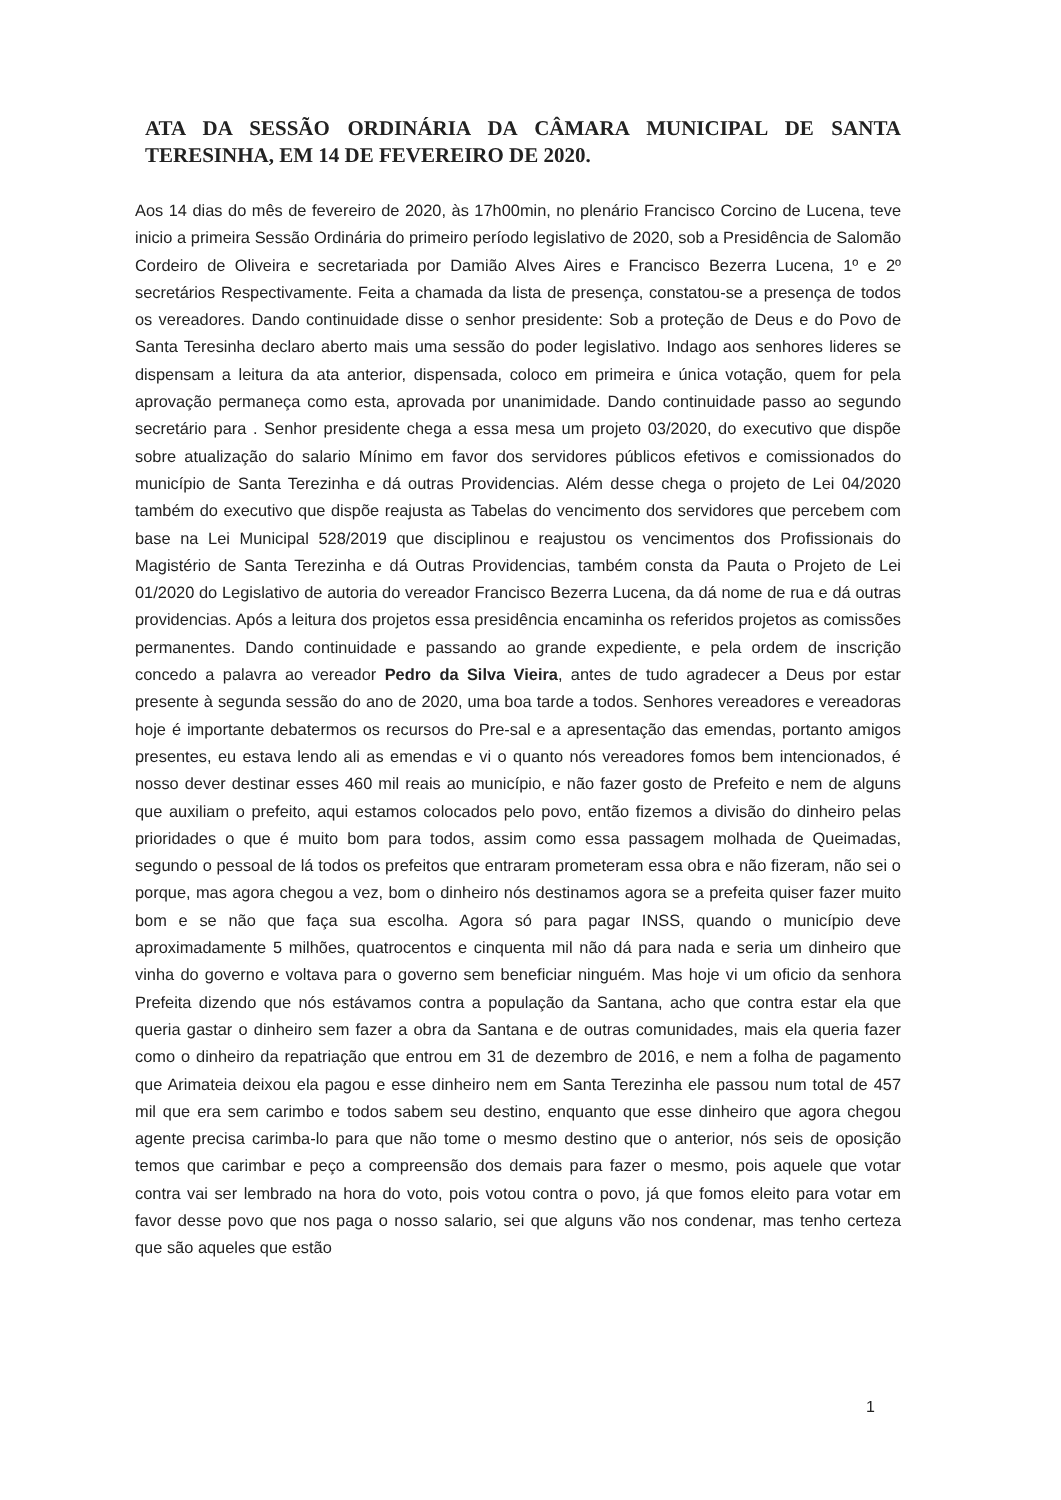ATA DA SESSÃO ORDINÁRIA DA CÂMARA MUNICIPAL DE SANTA TERESINHA, EM 14 DE FEVEREIRO DE 2020.
Aos 14 dias do mês de fevereiro de 2020, às 17h00min, no plenário Francisco Corcino de Lucena, teve inicio a primeira Sessão Ordinária do primeiro período legislativo de 2020, sob a Presidência de Salomão Cordeiro de Oliveira e secretariada por Damião Alves Aires e Francisco Bezerra Lucena, 1º e 2º secretários Respectivamente. Feita a chamada da lista de presença, constatou-se a presença de todos os vereadores. Dando continuidade disse o senhor presidente: Sob a proteção de Deus e do Povo de Santa Teresinha declaro aberto mais uma sessão do poder legislativo. Indago aos senhores lideres se dispensam a leitura da ata anterior, dispensada, coloco em primeira e única votação, quem for pela aprovação permaneça como esta, aprovada por unanimidade. Dando continuidade passo ao segundo secretário para . Senhor presidente chega a essa mesa um projeto 03/2020, do executivo que dispõe sobre atualização do salario Mínimo em favor dos servidores públicos efetivos e comissionados do município de Santa Terezinha e dá outras Providencias. Além desse chega o projeto de Lei 04/2020 também do executivo que dispõe reajusta as Tabelas do vencimento dos servidores que percebem com base na Lei Municipal 528/2019 que disciplinou e reajustou os vencimentos dos Profissionais do Magistério de Santa Terezinha e dá Outras Providencias, também consta da Pauta o Projeto de Lei 01/2020 do Legislativo de autoria do vereador Francisco Bezerra Lucena, da dá nome de rua e dá outras providencias. Após a leitura dos projetos essa presidência encaminha os referidos projetos as comissões permanentes. Dando continuidade e passando ao grande expediente, e pela ordem de inscrição concedo a palavra ao vereador Pedro da Silva Vieira, antes de tudo agradecer a Deus por estar presente à segunda sessão do ano de 2020, uma boa tarde a todos. Senhores vereadores e vereadoras hoje é importante debatermos os recursos do Pre-sal e a apresentação das emendas, portanto amigos presentes, eu estava lendo ali as emendas e vi o quanto nós vereadores fomos bem intencionados, é nosso dever destinar esses 460 mil reais ao município, e não fazer gosto de Prefeito e nem de alguns que auxiliam o prefeito, aqui estamos colocados pelo povo, então fizemos a divisão do dinheiro pelas prioridades o que é muito bom para todos, assim como essa passagem molhada de Queimadas, segundo o pessoal de lá todos os prefeitos que entraram prometeram essa obra e não fizeram, não sei o porque, mas agora chegou a vez, bom o dinheiro nós destinamos agora se a prefeita quiser fazer muito bom e se não que faça sua escolha. Agora só para pagar INSS, quando o município deve aproximadamente 5 milhões, quatrocentos e cinquenta mil não dá para nada e seria um dinheiro que vinha do governo e voltava para o governo sem beneficiar ninguém. Mas hoje vi um oficio da senhora Prefeita dizendo que nós estávamos contra a população da Santana, acho que contra estar ela que queria gastar o dinheiro sem fazer a obra da Santana e de outras comunidades, mais ela queria fazer como o dinheiro da repatriação que entrou em 31 de dezembro de 2016, e nem a folha de pagamento que Arimateia deixou ela pagou e esse dinheiro nem em Santa Terezinha ele passou num total de 457 mil que era sem carimbo e todos sabem seu destino, enquanto que esse dinheiro que agora chegou agente precisa carimba-lo para que não tome o mesmo destino que o anterior, nós seis de oposição temos que carimbar e peço a compreensão dos demais para fazer o mesmo, pois aquele que votar contra vai ser lembrado na hora do voto, pois votou contra o povo, já que fomos eleito para votar em favor desse povo que nos paga o nosso salario, sei que alguns vão nos condenar, mas tenho certeza que são aqueles que estão
1